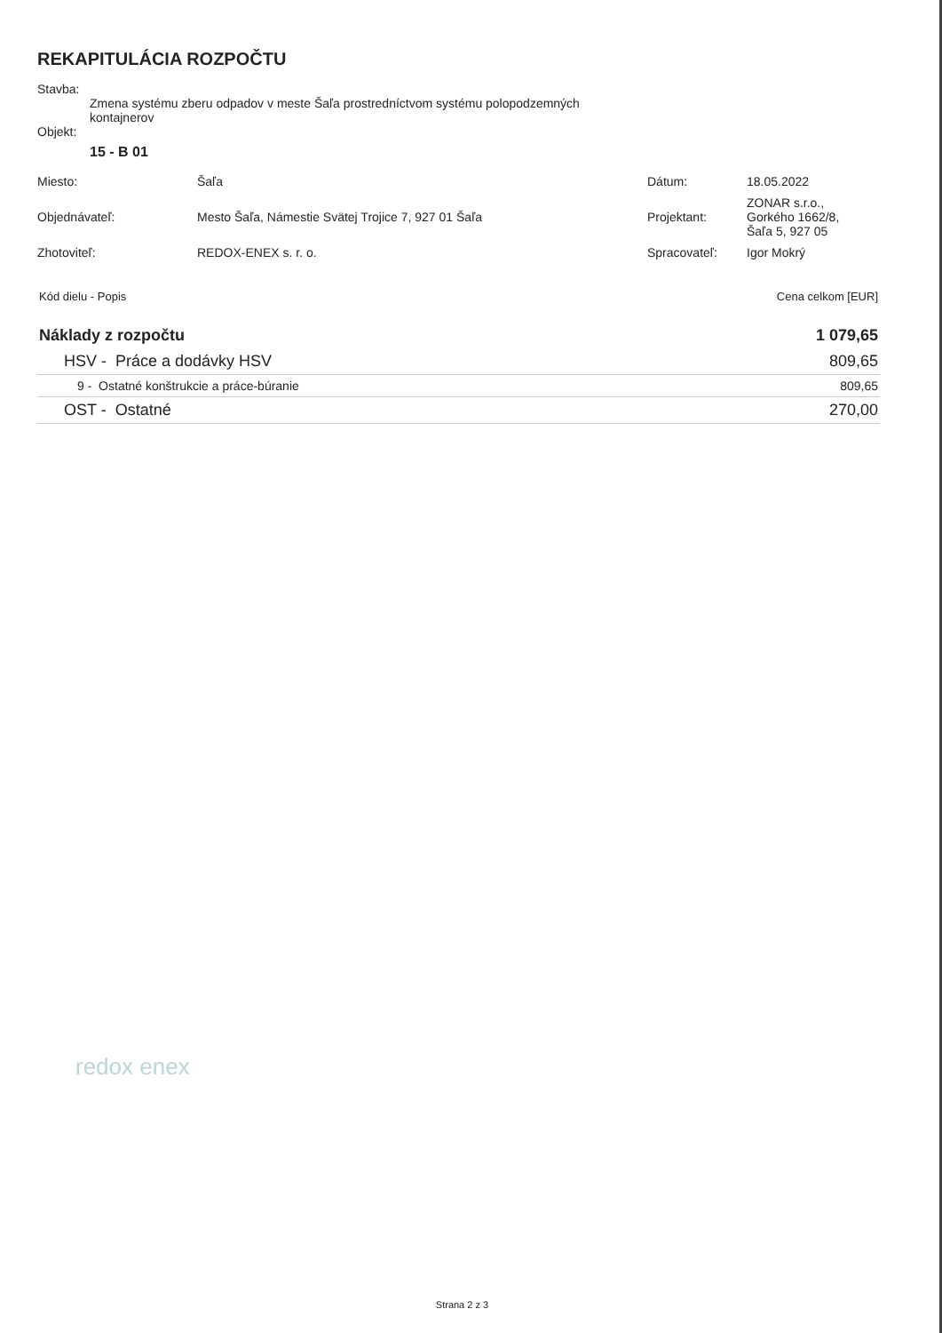REKAPITULÁCIA ROZPOČTU
Stavba:
Zmena systému zberu odpadov v meste Šaľa prostredníctvom systému polopodzemných
kontajnerov
Objekt:
15 - B 01
| Miesto: | Šaľa | Dátum: | 18.05.2022 |
| Objednávateľ: | Mesto Šaľa, Námestie Svätej Trojice 7, 927 01 Šaľa | Projektant: | ZONAR s.r.o., Gorkého 1662/8, Šaľa 5, 927 05 |
| Zhotoviteľ: | REDOX-ENEX s. r. o. | Spracovateľ: | Igor Mokrý |
| Kód dielu - Popis | Cena celkom [EUR] |
| Náklady z rozpočtu | 1 079,65 |
| HSV - Práce a dodávky HSV | 809,65 |
| 9 - Ostatné konštrukcie a práce-búranie | 809,65 |
| OST - Ostatné | 270,00 |
redox enex
Strana 2 z 3